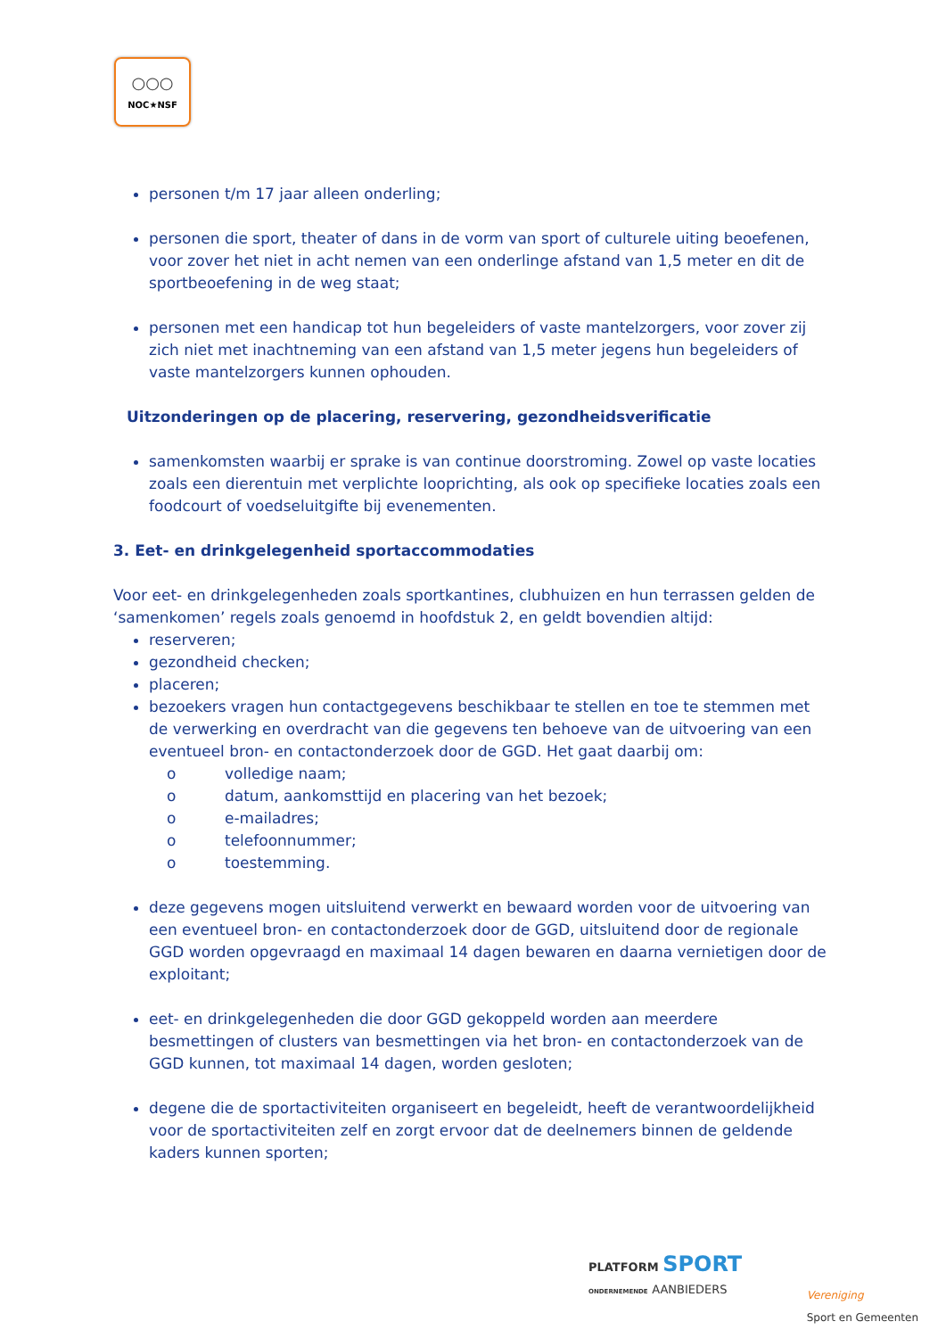○○○
NOC★NSF
personen t/m 17 jaar alleen onderling;
personen die sport, theater of dans in de vorm van sport of culturele uiting beoefenen, voor zover het niet in acht nemen van een onderlinge afstand van 1,5 meter en dit de sportbeoefening in de weg staat;
personen met een handicap tot hun begeleiders of vaste mantelzorgers, voor zover zij zich niet met inachtneming van een afstand van 1,5 meter jegens hun begeleiders of vaste mantelzorgers kunnen ophouden.
Uitzonderingen op de placering, reservering, gezondheidsverificatie
samenkomsten waarbij er sprake is van continue doorstroming. Zowel op vaste locaties zoals een dierentuin met verplichte looprichting, als ook op specifieke locaties zoals een foodcourt of voedseluitgifte bij evenementen.
3. Eet- en drinkgelegenheid sportaccommodaties
Voor eet- en drinkgelegenheden zoals sportkantines, clubhuizen en hun terrassen gelden de ‘samenkomen’ regels zoals genoemd in hoofdstuk 2, en geldt bovendien altijd:
reserveren;
gezondheid checken;
placeren;
bezoekers vragen hun contactgegevens beschikbaar te stellen en toe te stemmen met de verwerking en overdracht van die gegevens ten behoeve van de uitvoering van een eventueel bron- en contactonderzoek door de GGD. Het gaat daarbij om:
o volledige naam;
o datum, aankomsttijd en placering van het bezoek;
o e-mailadres;
o telefoonnummer;
o toestemming.
deze gegevens mogen uitsluitend verwerkt en bewaard worden voor de uitvoering van een eventueel bron- en contactonderzoek door de GGD, uitsluitend door de regionale GGD worden opgevraagd en maximaal 14 dagen bewaren en daarna vernietigen door de exploitant;
eet- en drinkgelegenheden die door GGD gekoppeld worden aan meerdere besmettingen of clusters van besmettingen via het bron- en contactonderzoek van de GGD kunnen, tot maximaal 14 dagen, worden gesloten;
degene die de sportactiviteiten organiseert en begeleidt, heeft de verantwoordelijkheid voor de sportactiviteiten zelf en zorgt ervoor dat de deelnemers binnen de geldende kaders kunnen sporten;
PLATFORM SPORT
ONDERNEMENDE AANBIEDERS
Vereniging
Sport en Gemeenten